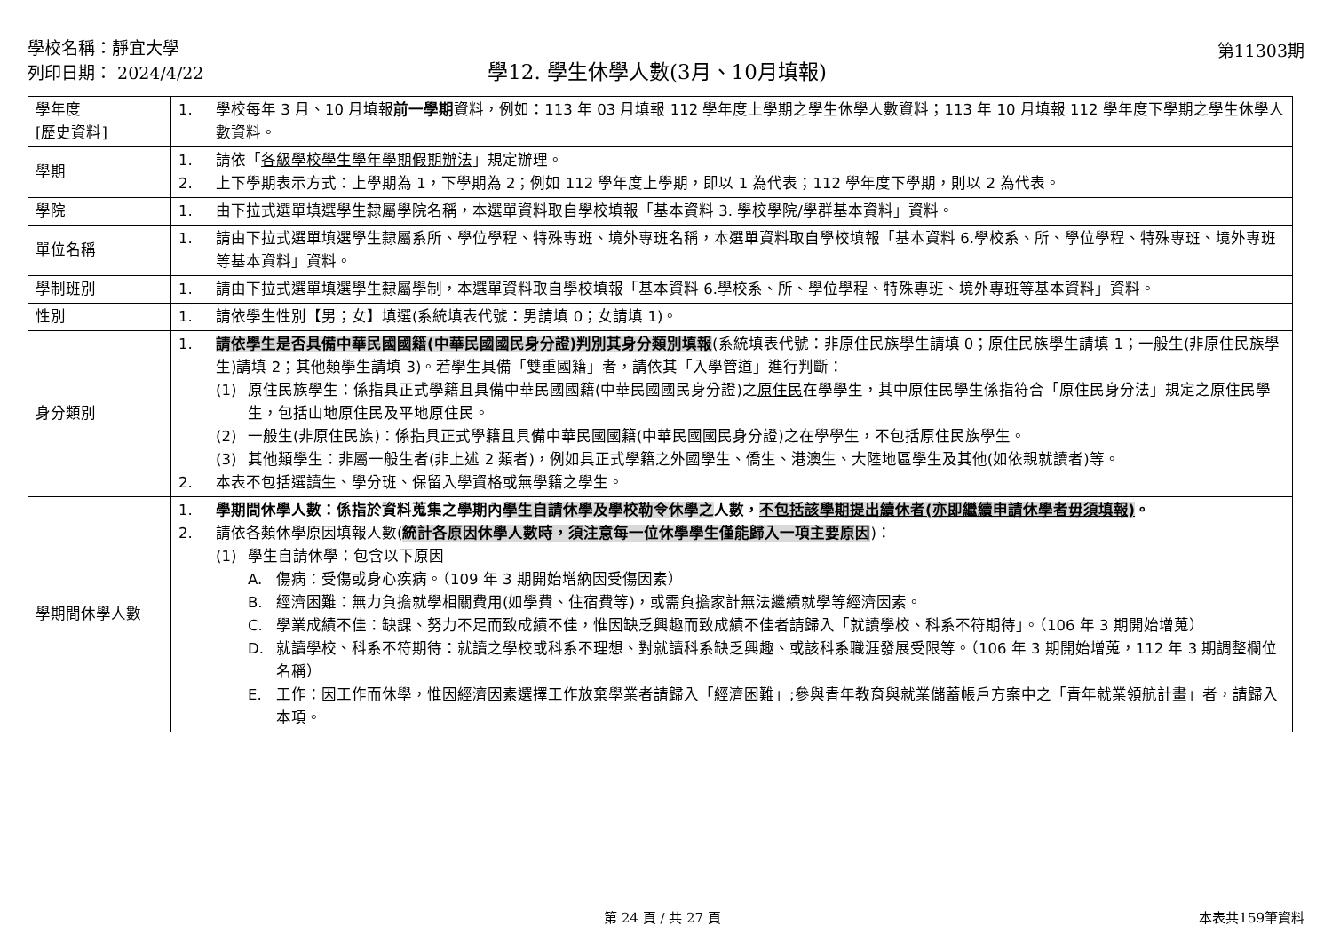學校名稱：靜宜大學
列印日期： 2024/4/22
學12. 學生休學人數(3月、10月填報)
第11303期
| 學年度 [歷史資料] | 1. 學校每年 3 月、10 月填報 前一學期 資料，例如：113 年 03 月填報 112 學年度上學期之學生休學人數資料；113 年 10 月填報 112 學年度下學期之學生休學人數資料。 |
| 學期 | 1. 請依「 各級學校學生學年學期假期辦法 」規定辦理。 2. 上下學期表示方式：上學期為 1，下學期為 2；例如 112 學年度上學期，即以 1 為代表；112 學年度下學期，則以 2 為代表。 |
| 學院 | 1. 由下拉式選單填選學生隸屬學院名稱，本選單資料取自學校填報「基本資料 3. 學校學院/學群基本資料」資料。 |
| 單位名稱 | 1. 請由下拉式選單填選學生隸屬系所、學位學程、特殊專班、境外專班名稱，本選單資料取自學校填報「基本資料 6.學校系、所、學位學程、特殊專班、境外專班等基本資料」資料。 |
| 學制班別 | 1. 請由下拉式選單填選學生隸屬學制，本選單資料取自學校填報「基本資料 6.學校系、所、學位學程、特殊專班、境外專班等基本資料」資料。 |
| 性別 | 1. 請依學生性別【男；女】填選(系統填表代號：男請填 0；女請填 1)。 |
| 身分類別 | 1. 請依學生是否具備中華民國國籍(中華民國國民身分證)判別其身分類別填報 (系統填表代號： 非原住民族學生請填 0； 原住民族學生請填 1；一般生(非原住民族學生)請填 2；其他類學生請填 3)。若學生具備「雙重國籍」者，請依其「入學管道」進行判斷： (1) 原住民族學生：係指具正式學籍且具備中華民國國籍(中華民國國民身分證)之 原住民 在學學生，其中原住民學生係指符合「原住民身分法」規定之原住民學生，包括山地原住民及平地原住民。 (2) 一般生(非原住民族)：係指具正式學籍且具備中華民國國籍(中華民國國民身分證)之在學學生，不包括原住民族學生。 (3) 其他類學生：非屬一般生者(非上述 2 類者)，例如具正式學籍之外國學生、僑生、港澳生、大陸地區學生及其他(如依親就讀者)等。 2. 本表不包括選讀生、學分班、保留入學資格或無學籍之學生。 |
| 學期間休學人數 | 1. 學期間休學人數：係指於資料蒐集之學期內 學生自請休學及學校勒令休學之 人數， 不包括該學期提出續休者(亦即繼續申請休學者毋須填報) 。 2. 請依各類休學原因填報人數( 統計各原因休學人數時，須注意每一位休學學生僅能歸入一項主要原因 )： (1) 學生自請休學：包含以下原因 A. 傷病：受傷或身心疾病。（109 年 3 期開始增納因受傷因素） B. 經濟困難：無力負擔就學相關費用(如學費、住宿費等)，或需負擔家計無法繼續就學等經濟因素。 C. 學業成績不佳：缺課、努力不足而致成績不佳，惟因缺乏興趣而致成績不佳者請歸入「就讀學校、科系不符期待」。（106 年 3 期開始增蒐） D. 就讀學校、科系不符期待：就讀之學校或科系不理想、對就讀科系缺乏興趣、或該科系職涯發展受限等。（106 年 3 期開始增蒐，112 年 3 期調整欄位名稱） E. 工作：因工作而休學，惟因經濟因素選擇工作放棄學業者請歸入「經濟困難」;參與青年教育與就業儲蓄帳戶方案中之「青年就業領航計畫」者，請歸入本項。 |
第 24 頁 / 共 27 頁 本表共159筆資料